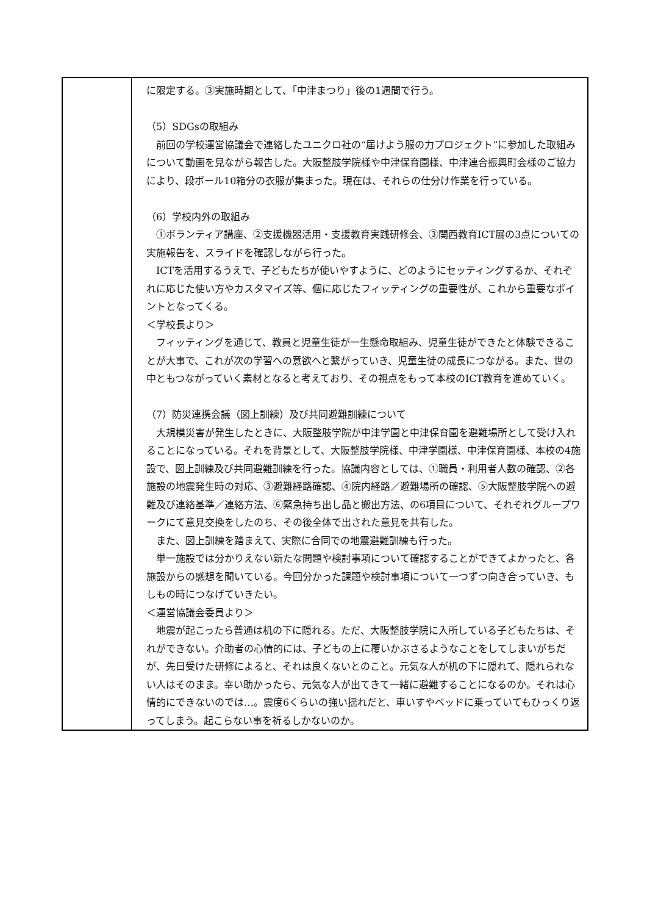| | に限定する。③実施時期として、「中津まつり」後の1週間で行う。 （5）SDGsの取組み 前回の学校運営協議会で連絡したユニクロ社の“届けよう服の力プロジェクト”に参加した取組みについて動画を見ながら報告した。大阪整肢学院様や中津保育園様、中津連合振興町会様のご協力により、段ボール10箱分の衣服が集まった。現在は、それらの仕分け作業を行っている。 （6）学校内外の取組み ①ボランティア講座、②支援機器活用・支援教育実践研修会、③関西教育ICT展の3点についての実施報告を、スライドを確認しながら行った。 ICTを活用するうえで、子どもたちが使いやすように、どのようにセッティングするか、それぞれに応じた使い方やカスタマイズ等、個に応じたフィッティングの重要性が、これから重要なポイントとなってくる。 ＜学校長より＞ フィッティングを通じて、教員と児童生徒が一生懸命取組み、児童生徒ができたと体験できることが大事で、これが次の学習への意欲へと繋がっていき、児童生徒の成長につながる。また、世の中ともつながっていく素材となると考えており、その視点をもって本校のICT教育を進めていく。 （7）防災連携会議（図上訓練）及び共同避難訓練について 大規模災害が発生したときに、大阪整肢学院が中津学園と中津保育園を避難場所として受け入れることになっている。それを背景として、大阪整肢学院様、中津学園様、中津保育園様、本校の4施設で、図上訓練及び共同避難訓練を行った。協議内容としては、①職員・利用者人数の確認、②各施設の地震発生時の対応、③避難経路確認、④院内経路／避難場所の確認、⑤大阪整肢学院への避難及び連絡基準／連絡方法、⑥緊急持ち出し品と搬出方法、の6項目について、それぞれグループワークにて意見交換をしたのち、その後全体で出された意見を共有した。 また、図上訓練を踏まえて、実際に合同での地震避難訓練も行った。 単一施設では分かりえない新たな問題や検討事項について確認することができてよかったと、各施設からの感想を聞いている。今回分かった課題や検討事項について一つずつ向き合っていき、もしもの時につなげていきたい。 ＜運営協議会委員より＞ 地震が起こったら普通は机の下に隠れる。ただ、大阪整肢学院に入所している子どもたちは、それができない。介助者の心情的には、子どもの上に覆いかぶさるようなことをしてしまいがちだが、先日受けた研修によると、それは良くないとのこと。元気な人が机の下に隠れて、隠れられない人はそのまま。幸い助かったら、元気な人が出てきて一緒に避難することになるのか。それは心情的にできないのでは…。震度6くらいの強い揺れだと、車いすやベッドに乗っていてもひっくり返ってしまう。起こらない事を祈るしかないのか。 |